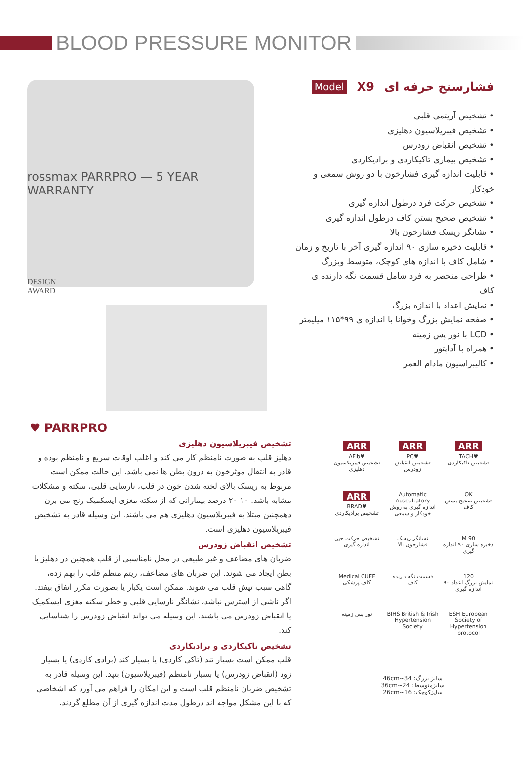BLOOD PRESSURE MONITOR
rossmax PARRPRO — 5 YEAR WARRANTY
DESIGN
AWARD
فشارسنج حرفه ای X9 Model
• تشخیص آریتمی قلبی
• تشخیص فیبریلاسیون دهلیزی
• تشخیص انقباض زودرس
• تشخیص بیماری تاکیکاردی و برادیکاردی
• قابلیت اندازه گیری فشارخون با دو روش سمعی و خودکار
• تشخیص حرکت فرد درطول اندازه گیری
• تشخیص صحیح بستن کاف درطول اندازه گیری
• نشانگر ریسک فشارخون بالا
• قابلیت ذخیره سازی ۹۰ اندازه گیری آخر با تاریخ و زمان
• شامل کاف با اندازه های کوچک، متوسط وبزرگ
• طراحی منحصر به فرد شامل قسمت نگه دارنده ی کاف
• نمایش اعداد با اندازه بزرگ
• صفحه نمایش بزرگ وخوانا با اندازه ی ۹۹*۱۱۵ میلیمتر
• LCD با نور پس زمینه
• همراه با آداپتور
• کالیبراسیون مادام العمر
♥ PARRPRO
تشخیص فیبریلاسیون دهلیزی
دهلیز قلب به صورت نامنظم کار می کند و اغلب اوقات سریع و نامنظم بوده و قادر به انتقال موثرخون به درون بطن ها نمی باشد. این حالت ممکن است مربوط به ریسک بالای لخته شدن خون در قلب، نارسایی قلبی، سکته و مشکلات مشابه باشد. ۱۰-۲۰ درصد بیمارانی که از سکته مغزی ایسکمیک رنج می برن دهمچنین مبتلا به فیبریلاسیون دهلیزی هم می باشند. این وسیله قادر به تشخیص فیبریلاسیون دهلیزی است.
تشخیص انقباض زودرس
ضربان های مضاعف و غیر طبیعی در محل نامناسبی از قلب همچنین در دهلیز یا بطن ایجاد می شوند. این ضربان های مضاعف، ریتم منظم قلب را بهم زده، گاهی سبب تپش قلب می شوند. ممکن است یکبار یا بصورت مکرر اتفاق بیفتد. اگر ناشی از استرس نباشد، نشانگر نارسایی قلبی و خطر سکته مغزی ایسکمیک یا انقباض زودرس می باشند. این وسیله می تواند انقباض زودرس را شناسایی کند.
تشخیص تاکیکاردی و برادیکاردی
قلب ممکن است بسیار تند (تاکی کاردی) یا بسیار کند (برادی کاردی) یا بسیار زود (انقباض زودرس) یا بسیار نامنظم (فیبریلاسیون) بتپد. این وسیله قادر به تشخیص ضربان نامنظم قلب است و این امکان را فراهم می آورد که اشخاصی که با این مشکل مواجه اند درطول مدت اندازه گیری از آن مطلع گردند.
ARR
♥TACH
تشخیص تاکیکاردی
ARR
♥PC
تشخیص انقباض زودرس
ARR
♥AFib
تشخیص فیبریلاسیون دهلیزی
OK
تشخیص صحیح بستن کاف
Automatic Auscultatory
اندازه گیری به روش خودکار و سمعی
ARR
♥BRAD
تشخیص برادیکاردی
M 90
ذخیره سازی ۹۰ اندازه گیری
نشانگر ریسک فشارخون بالا
تشخیص حرکت حین اندازه گیری
120
نمایش بزرگ اعداد ۹۰ اندازه گیری
قسمت نگه دارنده کاف
Medical CUFF
کاف پزشکی
ESH European Society of Hypertension protocol
BIHS British & Irish Hypertension Society
نور پس زمینه
سایز بزرگ: 34~46cm
سایزمتوسط: 24~36cm
سایزکوچک: 16~26cm